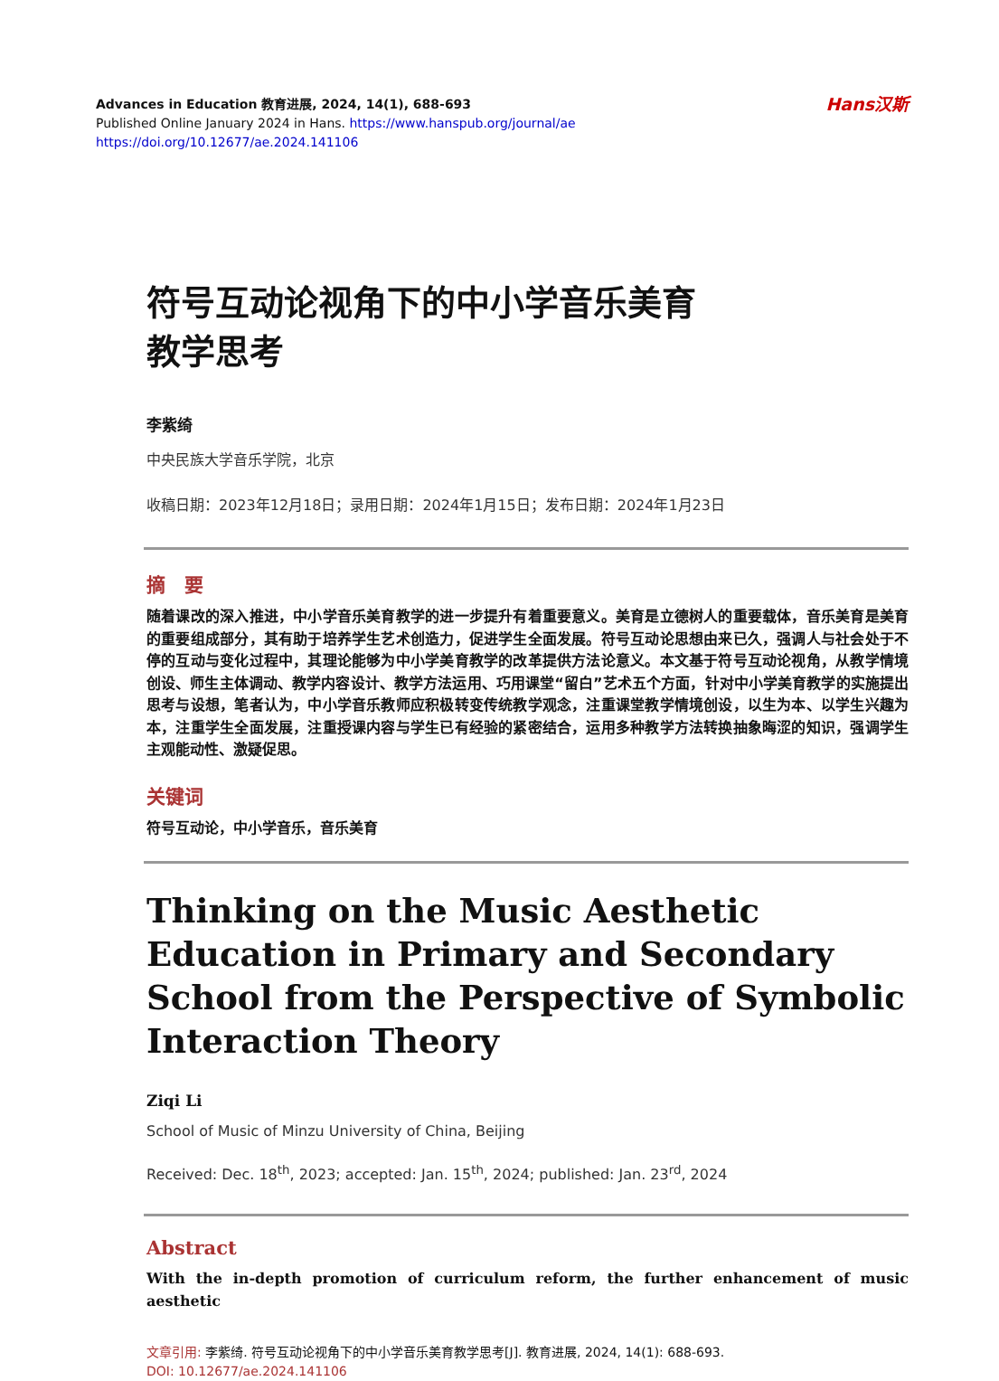Advances in Education 教育进展, 2024, 14(1), 688-693
Published Online January 2024 in Hans. https://www.hanspub.org/journal/ae
https://doi.org/10.12677/ae.2024.141106
Hans汉斯
符号互动论视角下的中小学音乐美育
教学思考
李紫绮
中央民族大学音乐学院，北京
收稿日期：2023年12月18日；录用日期：2024年1月15日；发布日期：2024年1月23日
摘　要
随着课改的深入推进，中小学音乐美育教学的进一步提升有着重要意义。美育是立德树人的重要载体，音乐美育是美育的重要组成部分，其有助于培养学生艺术创造力，促进学生全面发展。符号互动论思想由来已久，强调人与社会处于不停的互动与变化过程中，其理论能够为中小学美育教学的改革提供方法论意义。本文基于符号互动论视角，从教学情境创设、师生主体调动、教学内容设计、教学方法运用、巧用课堂“留白”艺术五个方面，针对中小学美育教学的实施提出思考与设想，笔者认为，中小学音乐教师应积极转变传统教学观念，注重课堂教学情境创设，以生为本、以学生兴趣为本，注重学生全面发展，注重授课内容与学生已有经验的紧密结合，运用多种教学方法转换抽象晦涩的知识，强调学生主观能动性、激疑促思。
关键词
符号互动论，中小学音乐，音乐美育
Thinking on the Music Aesthetic Education in Primary and Secondary School from the Perspective of Symbolic Interaction Theory
Ziqi Li
School of Music of Minzu University of China, Beijing
Received: Dec. 18<sup>th</sup>, 2023; accepted: Jan. 15<sup>th</sup>, 2024; published: Jan. 23<sup>rd</sup>, 2024
Abstract
With the in-depth promotion of curriculum reform, the further enhancement of music aesthetic
文章引用: 李紫绮. 符号互动论视角下的中小学音乐美育教学思考[J]. 教育进展, 2024, 14(1): 688-693.
DOI: 10.12677/ae.2024.141106